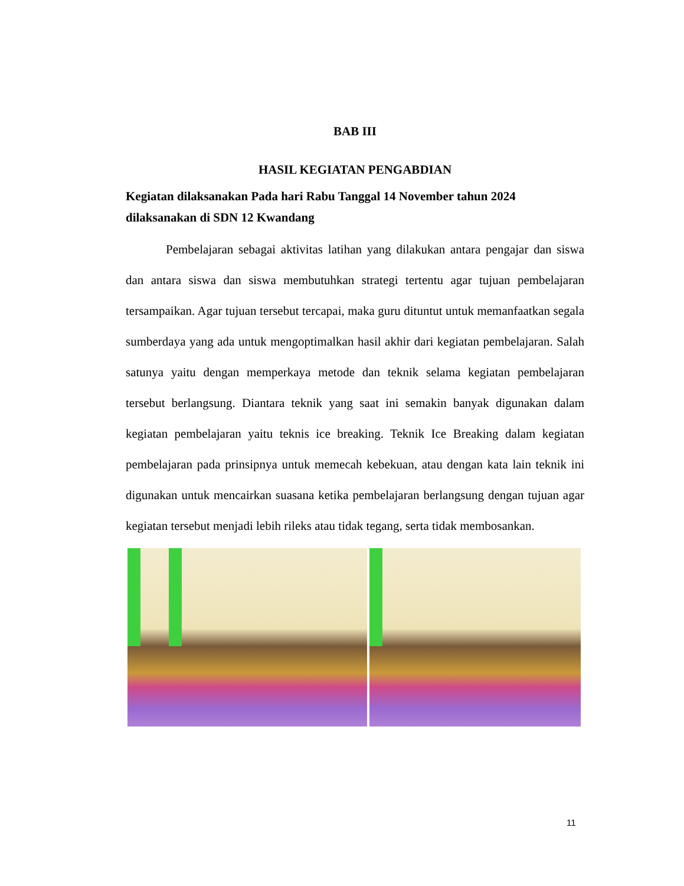BAB III
HASIL KEGIATAN PENGABDIAN
Kegiatan dilaksanakan Pada hari Rabu Tanggal 14 November tahun 2024 dilaksanakan di SDN 12 Kwandang
Pembelajaran sebagai aktivitas latihan yang dilakukan antara pengajar dan siswa dan antara siswa dan siswa membutuhkan strategi tertentu agar tujuan pembelajaran tersampaikan. Agar tujuan tersebut tercapai, maka guru dituntut untuk memanfaatkan segala sumberdaya yang ada untuk mengoptimalkan hasil akhir dari kegiatan pembelajaran. Salah satunya yaitu dengan memperkaya metode dan teknik selama kegiatan pembelajaran tersebut berlangsung. Diantara teknik yang saat ini semakin banyak digunakan dalam kegiatan pembelajaran yaitu teknis ice breaking. Teknik Ice Breaking dalam kegiatan pembelajaran pada prinsipnya untuk memecah kebekuan, atau dengan kata lain teknik ini digunakan untuk mencairkan suasana ketika pembelajaran berlangsung dengan tujuan agar kegiatan tersebut menjadi lebih rileks atau tidak tegang, serta tidak membosankan.
11